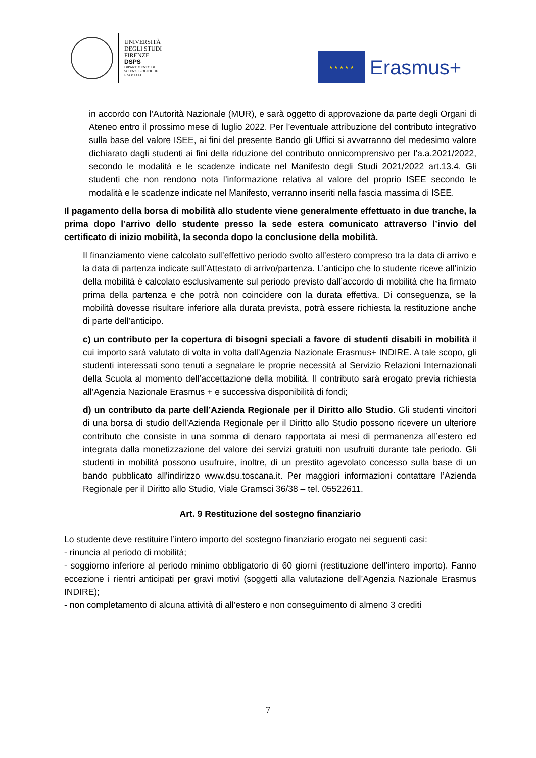UNIVERSITÀ
DEGLI STUDI
FIRENZE
DSPS
DIPARTIMENTO DI
SCIENZE POLITICHE
E SOCIALI
★ ★ ★ ★ ★
Erasmus+
in accordo con l’Autorità Nazionale (MUR), e sarà oggetto di approvazione da parte degli Organi di Ateneo entro il prossimo mese di luglio 2022. Per l’eventuale attribuzione del contributo integrativo sulla base del valore ISEE, ai fini del presente Bando gli Uffici si avvarranno del medesimo valore dichiarato dagli studenti ai fini della riduzione del contributo onnicomprensivo per l’a.a.2021/2022, secondo le modalità e le scadenze indicate nel Manifesto degli Studi 2021/2022 art.13.4. Gli studenti che non rendono nota l’informazione relativa al valore del proprio ISEE secondo le modalità e le scadenze indicate nel Manifesto, verranno inseriti nella fascia massima di ISEE.
Il pagamento della borsa di mobilità allo studente viene generalmente effettuato in due tranche, la prima dopo l’arrivo dello studente presso la sede estera comunicato attraverso l’invio del certificato di inizio mobilità, la seconda dopo la conclusione della mobilità.
Il finanziamento viene calcolato sull’effettivo periodo svolto all’estero compreso tra la data di arrivo e la data di partenza indicate sull’Attestato di arrivo/partenza. L’anticipo che lo studente riceve all’inizio della mobilità è calcolato esclusivamente sul periodo previsto dall’accordo di mobilità che ha firmato prima della partenza e che potrà non coincidere con la durata effettiva. Di conseguenza, se la mobilità dovesse risultare inferiore alla durata prevista, potrà essere richiesta la restituzione anche di parte dell’anticipo.
c) un contributo per la copertura di bisogni speciali a favore di studenti disabili in mobilità il cui importo sarà valutato di volta in volta dall'Agenzia Nazionale Erasmus+ INDIRE. A tale scopo, gli studenti interessati sono tenuti a segnalare le proprie necessità al Servizio Relazioni Internazionali della Scuola al momento dell’accettazione della mobilità. Il contributo sarà erogato previa richiesta all’Agenzia Nazionale Erasmus + e successiva disponibilità di fondi;
d) un contributo da parte dell’Azienda Regionale per il Diritto allo Studio. Gli studenti vincitori di una borsa di studio dell’Azienda Regionale per il Diritto allo Studio possono ricevere un ulteriore contributo che consiste in una somma di denaro rapportata ai mesi di permanenza all’estero ed integrata dalla monetizzazione del valore dei servizi gratuiti non usufruiti durante tale periodo. Gli studenti in mobilità possono usufruire, inoltre, di un prestito agevolato concesso sulla base di un bando pubblicato all'indirizzo www.dsu.toscana.it. Per maggiori informazioni contattare l’Azienda Regionale per il Diritto allo Studio, Viale Gramsci 36/38 – tel. 05522611.
Art. 9 Restituzione del sostegno finanziario
Lo studente deve restituire l’intero importo del sostegno finanziario erogato nei seguenti casi:
- rinuncia al periodo di mobilità;
- soggiorno inferiore al periodo minimo obbligatorio di 60 giorni (restituzione dell’intero importo). Fanno eccezione i rientri anticipati per gravi motivi (soggetti alla valutazione dell’Agenzia Nazionale Erasmus INDIRE);
- non completamento di alcuna attività di all’estero e non conseguimento di almeno 3 crediti
7